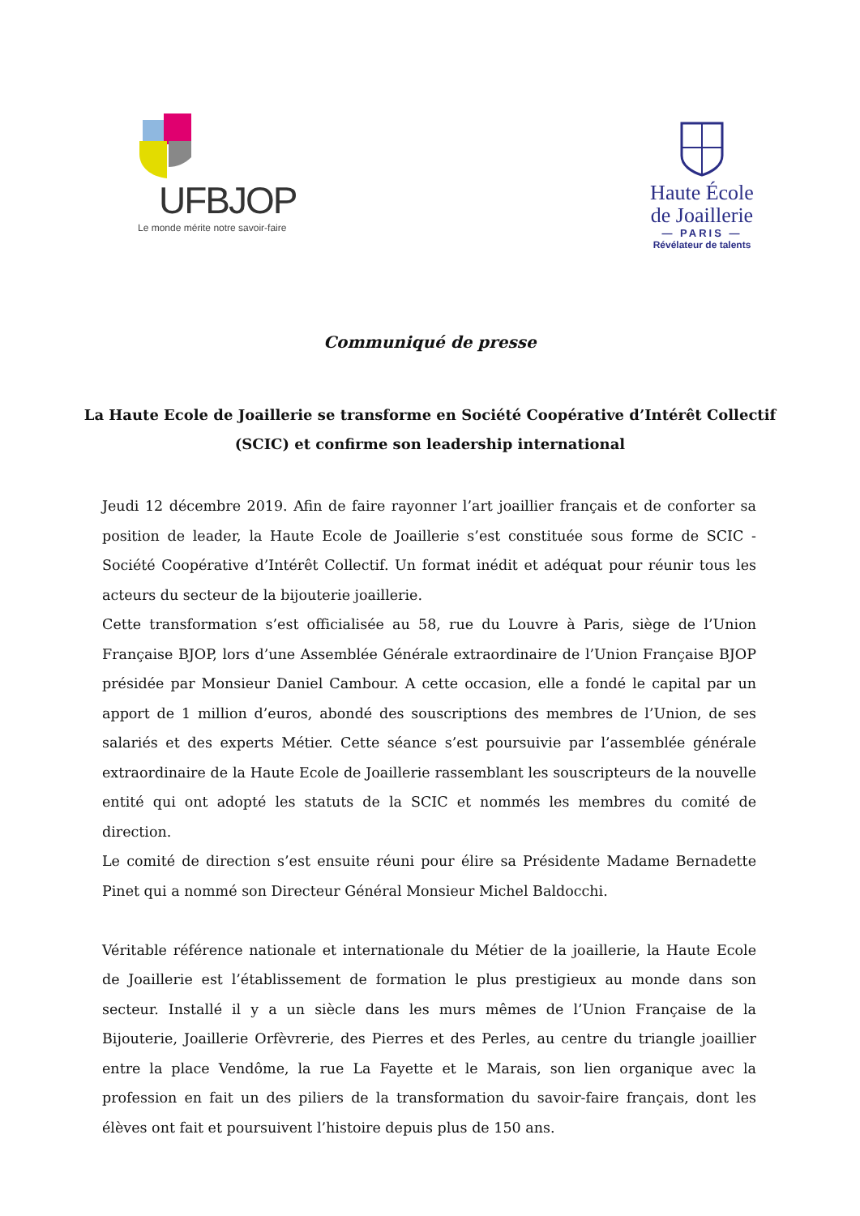UFBJOP
Le monde mérite notre savoir-faire
Haute École
de Joaillerie
— PARIS —
Révélateur de talents
Communiqué de presse
La Haute Ecole de Joaillerie se transforme en Société Coopérative d’Intérêt Collectif (SCIC) et confirme son leadership international
Jeudi 12 décembre 2019. Afin de faire rayonner l’art joaillier français et de conforter sa position de leader, la Haute Ecole de Joaillerie s’est constituée sous forme de SCIC - Société Coopérative d’Intérêt Collectif. Un format inédit et adéquat pour réunir tous les acteurs du secteur de la bijouterie joaillerie.
Cette transformation s’est officialisée au 58, rue du Louvre à Paris, siège de l’Union Française BJOP, lors d’une Assemblée Générale extraordinaire de l’Union Française BJOP présidée par Monsieur Daniel Cambour. A cette occasion, elle a fondé le capital par un apport de 1 million d’euros, abondé des souscriptions des membres de l’Union, de ses salariés et des experts Métier. Cette séance s’est poursuivie par l’assemblée générale extraordinaire de la Haute Ecole de Joaillerie rassemblant les souscripteurs de la nouvelle entité qui ont adopté les statuts de la SCIC et nommés les membres du comité de direction.
Le comité de direction s’est ensuite réuni pour élire sa Présidente Madame Bernadette Pinet qui a nommé son Directeur Général Monsieur Michel Baldocchi.
Véritable référence nationale et internationale du Métier de la joaillerie, la Haute Ecole de Joaillerie est l’établissement de formation le plus prestigieux au monde dans son secteur. Installé il y a un siècle dans les murs mêmes de l’Union Française de la Bijouterie, Joaillerie Orfèvrerie, des Pierres et des Perles, au centre du triangle joaillier entre la place Vendôme, la rue La Fayette et le Marais, son lien organique avec la profession en fait un des piliers de la transformation du savoir-faire français, dont les élèves ont fait et poursuivent l’histoire depuis plus de 150 ans.